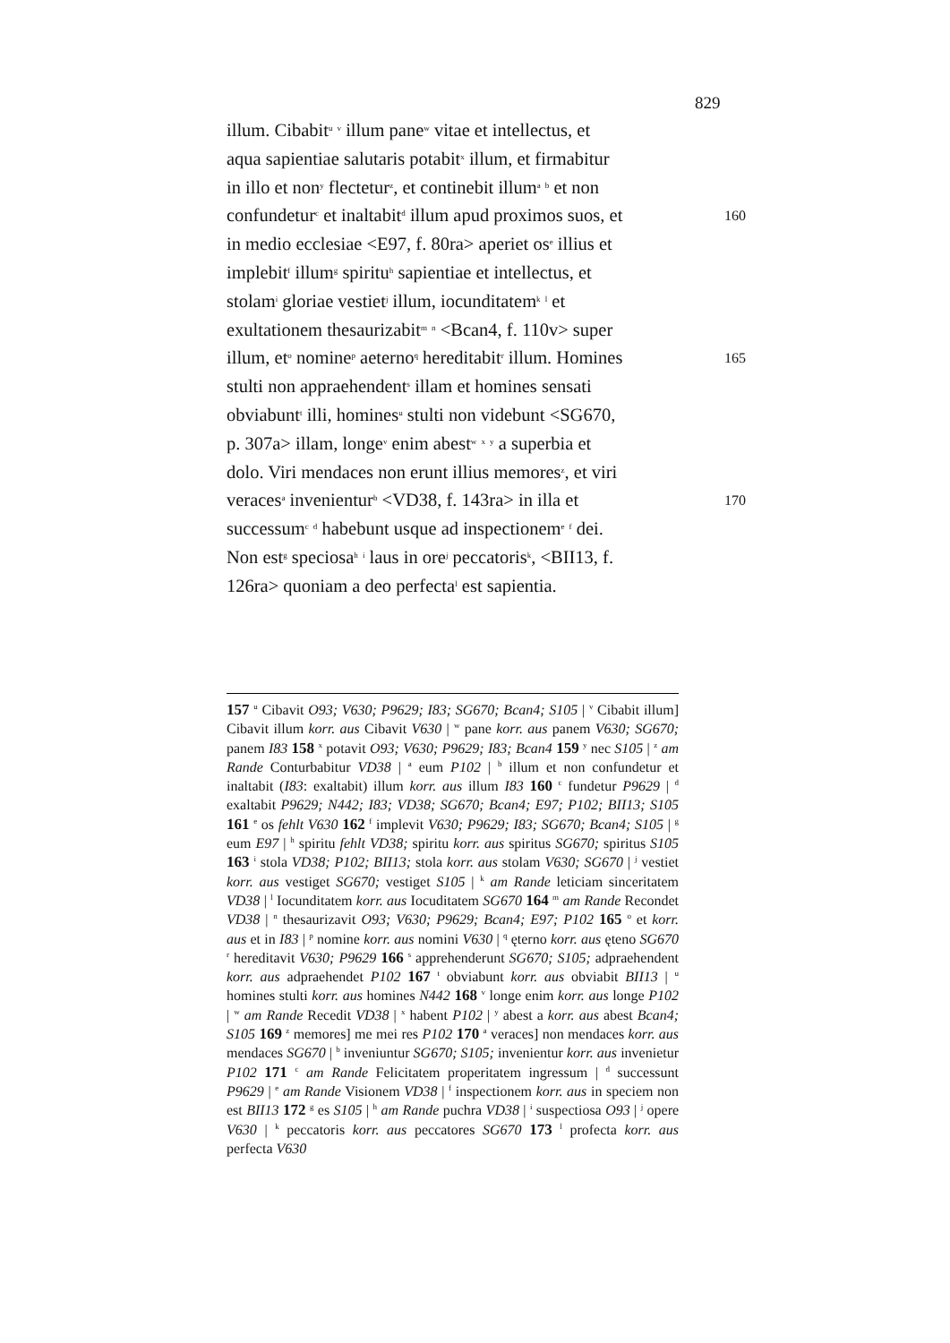829
illum. Cibabit<sup>u</sup> <sup>v</sup> illum pane<sup>w</sup> vitae et intellectus, et
aqua sapientiae salutaris potabit<sup>x</sup> illum, et firmabitur
in illo et non<sup>y</sup> flectetur<sup>z</sup>, et continebit illum<sup>a</sup> <sup>b</sup> et non
confundetur<sup>c</sup> et inaltabit<sup>d</sup> illum apud proximos suos, et 160
in medio ecclesiae <E97, f. 80ra> aperiet os<sup>e</sup> illius et
implebit<sup>f</sup> illum<sup>g</sup> spiritu<sup>h</sup> sapientiae et intellectus, et
stolam<sup>i</sup> gloriae vestiet<sup>j</sup> illum, iocunditatem<sup>k</sup> <sup>l</sup> et
exultationem thesaurizabit<sup>m</sup> <sup>n</sup> <Bcan4, f. 110v> super
illum, et<sup>o</sup> nomine<sup>p</sup> aeterno<sup>q</sup> hereditabit<sup>r</sup> illum. Homines 165
stulti non appraehendent<sup>s</sup> illam et homines sensati
obviabunt<sup>t</sup> illi, homines<sup>u</sup> stulti non videbunt <SG670,
p. 307a> illam, longe<sup>v</sup> enim abest<sup>w</sup> <sup>x</sup> <sup>y</sup> a superbia et
dolo. Viri mendaces non erunt illius memores<sup>z</sup>, et viri
veraces<sup>a</sup> invenientur<sup>b</sup> <VD38, f. 143ra> in illa et 170
successum<sup>c</sup> <sup>d</sup> habebunt usque ad inspectionem<sup>e</sup> <sup>f</sup> dei.
Non est<sup>g</sup> speciosa<sup>h</sup> <sup>i</sup> laus in ore<sup>j</sup> peccatoris<sup>k</sup>, <BII13, f.
126ra> quoniam a deo perfecta<sup>l</sup> est sapientia.
157 <sup>u</sup> Cibavit O93; V630; P9629; I83; SG670; Bcan4; S105 | <sup>v</sup> Cibabit illum] Cibavit illum korr. aus Cibavit V630 | <sup>w</sup> pane korr. aus panem V630; SG670; panem I83 158 <sup>x</sup> potavit O93; V630; P9629; I83; Bcan4 159 <sup>y</sup> nec S105 | <sup>z</sup> am Rande Conturbabitur VD38 | <sup>a</sup> eum P102 | <sup>b</sup> illum et non confundetur et inaltabit (I83: exaltabit) illum korr. aus illum I83 160 <sup>c</sup> fundetur P9629 | <sup>d</sup> exaltabit P9629; N442; I83; VD38; SG670; Bcan4; E97; P102; BII13; S105 161 <sup>e</sup> os fehlt V630 162 <sup>f</sup> implevit V630; P9629; I83; SG670; Bcan4; S105 | <sup>g</sup> eum E97 | <sup>h</sup> spiritu fehlt VD38; spiritu korr. aus spiritus SG670; spiritus S105 163 <sup>i</sup> stola VD38; P102; BII13; stola korr. aus stolam V630; SG670 | <sup>j</sup> vestiet korr. aus vestiget SG670; vestiget S105 | <sup>k</sup> am Rande leticiam sinceritatem VD38 | <sup>l</sup> Iocunditatem korr. aus Iocuditatem SG670 164 <sup>m</sup> am Rande Recondet VD38 | <sup>n</sup> thesaurizavit O93; V630; P9629; Bcan4; E97; P102 165 <sup>o</sup> et korr. aus et in I83 | <sup>p</sup> nomine korr. aus nomini V630 | <sup>q</sup> ęterno korr. aus ęteno SG670 <sup>r</sup> hereditavit V630; P9629 166 <sup>s</sup> apprehenderunt SG670; S105; adpraehendent korr. aus adpraehendet P102 167 <sup>t</sup> obviabunt korr. aus obviabit BII13 | <sup>u</sup> homines stulti korr. aus homines N442 168 <sup>v</sup> longe enim korr. aus longe P102 | <sup>w</sup> am Rande Recedit VD38 | <sup>x</sup> habent P102 | <sup>y</sup> abest a korr. aus abest Bcan4; S105 169 <sup>z</sup> memores] me mei res P102 170 <sup>a</sup> veraces] non mendaces korr. aus mendaces SG670 | <sup>b</sup> inveniuntur SG670; S105; invenientur korr. aus invenietur P102 171 <sup>c</sup> am Rande Felicitatem properitatem ingressum | <sup>d</sup> successunt P9629 | <sup>e</sup> am Rande Visionem VD38 | <sup>f</sup> inspectionem korr. aus in speciem non est BII13 172 <sup>g</sup> es S105 | <sup>h</sup> am Rande puchra VD38 | <sup>i</sup> suspectiosa O93 | <sup>j</sup> opere V630 | <sup>k</sup> peccatoris korr. aus peccatores SG670 173 <sup>l</sup> profecta korr. aus perfecta V630